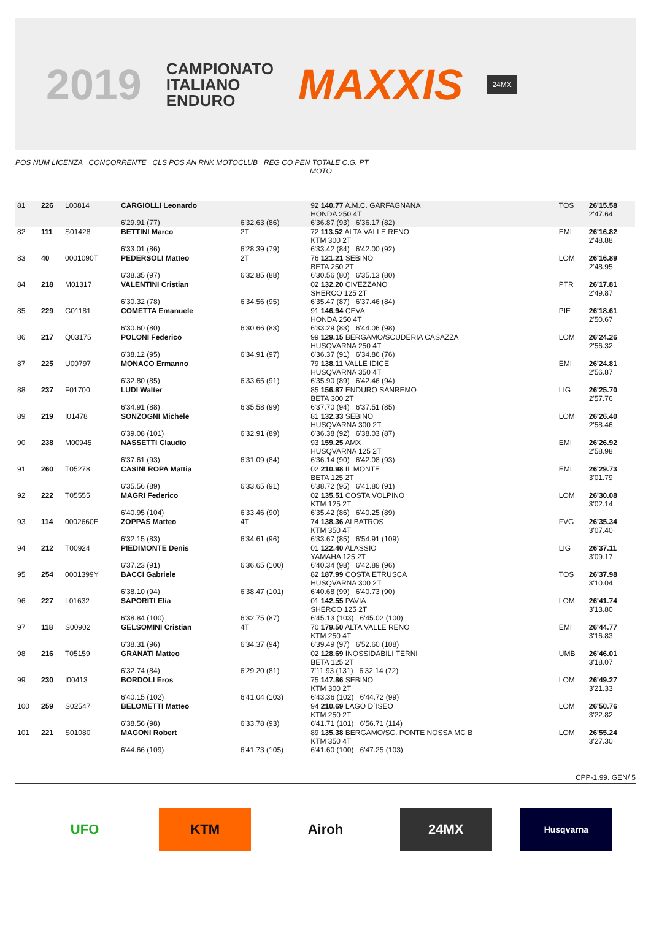2019 CAMPIONATO
ITALIANO
ENDURO MAXXIS 24MX
POS NUM LICENZA CONCORRENTE CLS POS AN RNK MOTOCLUB REG CO PEN TOTALE C.G. PT
MOTO
| 81 | 226 | L00814 | CARGIOLLI Leonardo | | 92 140.77 A.M.C. GARFAGNANA HONDA 250 4T | TOS | 26'15.58 2'47.64 |
| | | | 6'29.91 (77) | 6'32.63 (86) | 6'36.87 (93) 6'36.17 (82) | | |
| 82 | 111 | S01428 | BETTINI Marco | 2T | 72 113.52 ALTA VALLE RENO KTM 300 2T | EMI | 26'16.82 2'48.88 |
| | | | 6'33.01 (86) | 6'28.39 (79) | 6'33.42 (84) 6'42.00 (92) | | |
| 83 | 40 | 0001090T | PEDERSOLI Matteo | 2T | 76 121.21 SEBINO BETA 250 2T | LOM | 26'16.89 2'48.95 |
| | | | 6'38.35 (97) | 6'32.85 (88) | 6'30.56 (80) 6'35.13 (80) | | |
| 84 | 218 | M01317 | VALENTINI Cristian | | 02 132.20 CIVEZZANO SHERCO 125 2T | PTR | 26'17.81 2'49.87 |
| | | | 6'30.32 (78) | 6'34.56 (95) | 6'35.47 (87) 6'37.46 (84) | | |
| 85 | 229 | G01181 | COMETTA Emanuele | | 91 146.94 CEVA HONDA 250 4T | PIE | 26'18.61 2'50.67 |
| | | | 6'30.60 (80) | 6'30.66 (83) | 6'33.29 (83) 6'44.06 (98) | | |
| 86 | 217 | Q03175 | POLONI Federico | | 99 129.15 BERGAMO/SCUDERIA CASAZZA HUSQVARNA 250 4T | LOM | 26'24.26 2'56.32 |
| | | | 6'38.12 (95) | 6'34.91 (97) | 6'36.37 (91) 6'34.86 (76) | | |
| 87 | 225 | U00797 | MONACO Ermanno | | 79 138.11 VALLE IDICE HUSQVARNA 350 4T | EMI | 26'24.81 2'56.87 |
| | | | 6'32.80 (85) | 6'33.65 (91) | 6'35.90 (89) 6'42.46 (94) | | |
| 88 | 237 | F01700 | LUDI Walter | | 85 156.87 ENDURO SANREMO BETA 300 2T | LIG | 26'25.70 2'57.76 |
| | | | 6'34.91 (88) | 6'35.58 (99) | 6'37.70 (94) 6'37.51 (85) | | |
| 89 | 219 | I01478 | SONZOGNI Michele | | 81 132.33 SEBINO HUSQVARNA 300 2T | LOM | 26'26.40 2'58.46 |
| | | | 6'39.08 (101) | 6'32.91 (89) | 6'36.38 (92) 6'38.03 (87) | | |
| 90 | 238 | M00945 | NASSETTI Claudio | | 93 159.25 AMX HUSQVARNA 125 2T | EMI | 26'26.92 2'58.98 |
| | | | 6'37.61 (93) | 6'31.09 (84) | 6'36.14 (90) 6'42.08 (93) | | |
| 91 | 260 | T05278 | CASINI ROPA Mattia | | 02 210.98 IL MONTE BETA 125 2T | EMI | 26'29.73 3'01.79 |
| | | | 6'35.56 (89) | 6'33.65 (91) | 6'38.72 (95) 6'41.80 (91) | | |
| 92 | 222 | T05555 | MAGRI Federico | | 02 135.51 COSTA VOLPINO KTM 125 2T | LOM | 26'30.08 3'02.14 |
| | | | 6'40.95 (104) | 6'33.46 (90) | 6'35.42 (86) 6'40.25 (89) | | |
| 93 | 114 | 0002660E | ZOPPAS Matteo | 4T | 74 138.36 ALBATROS KTM 350 4T | FVG | 26'35.34 3'07.40 |
| | | | 6'32.15 (83) | 6'34.61 (96) | 6'33.67 (85) 6'54.91 (109) | | |
| 94 | 212 | T00924 | PIEDIMONTE Denis | | 01 122.40 ALASSIO YAMAHA 125 2T | LIG | 26'37.11 3'09.17 |
| | | | 6'37.23 (91) | 6'36.65 (100) | 6'40.34 (98) 6'42.89 (96) | | |
| 95 | 254 | 0001399Y | BACCI Gabriele | | 82 187.99 COSTA ETRUSCA HUSQVARNA 300 2T | TOS | 26'37.98 3'10.04 |
| | | | 6'38.10 (94) | 6'38.47 (101) | 6'40.68 (99) 6'40.73 (90) | | |
| 96 | 227 | L01632 | SAPORITI Elia | | 01 142.55 PAVIA SHERCO 125 2T | LOM | 26'41.74 3'13.80 |
| | | | 6'38.84 (100) | 6'32.75 (87) | 6'45.13 (103) 6'45.02 (100) | | |
| 97 | 118 | S00902 | GELSOMINI Cristian | 4T | 70 179.50 ALTA VALLE RENO KTM 250 4T | EMI | 26'44.77 3'16.83 |
| | | | 6'38.31 (96) | 6'34.37 (94) | 6'39.49 (97) 6'52.60 (108) | | |
| 98 | 216 | T05159 | GRANATI Matteo | | 02 128.69 INOSSIDABILI TERNI BETA 125 2T | UMB | 26'46.01 3'18.07 |
| | | | 6'32.74 (84) | 6'29.20 (81) | 7'11.93 (131) 6'32.14 (72) | | |
| 99 | 230 | I00413 | BORDOLI Eros | | 75 147.86 SEBINO KTM 300 2T | LOM | 26'49.27 3'21.33 |
| | | | 6'40.15 (102) | 6'41.04 (103) | 6'43.36 (102) 6'44.72 (99) | | |
| 100 | 259 | S02547 | BELOMETTI Matteo | | 94 210.69 LAGO D`ISEO KTM 250 2T | LOM | 26'50.76 3'22.82 |
| | | | 6'38.56 (98) | 6'33.78 (93) | 6'41.71 (101) 6'56.71 (114) | | |
| 101 | 221 | S01080 | MAGONI Robert | | 89 135.38 BERGAMO/SC. PONTE NOSSA MC B KTM 350 4T | LOM | 26'55.24 3'27.30 |
| | | | 6'44.66 (109) | 6'41.73 (105) | 6'41.60 (100) 6'47.25 (103) | | |
CPP-1.99. GEN/ 5
UFO KTM Airoh 24MX
Husqvarna